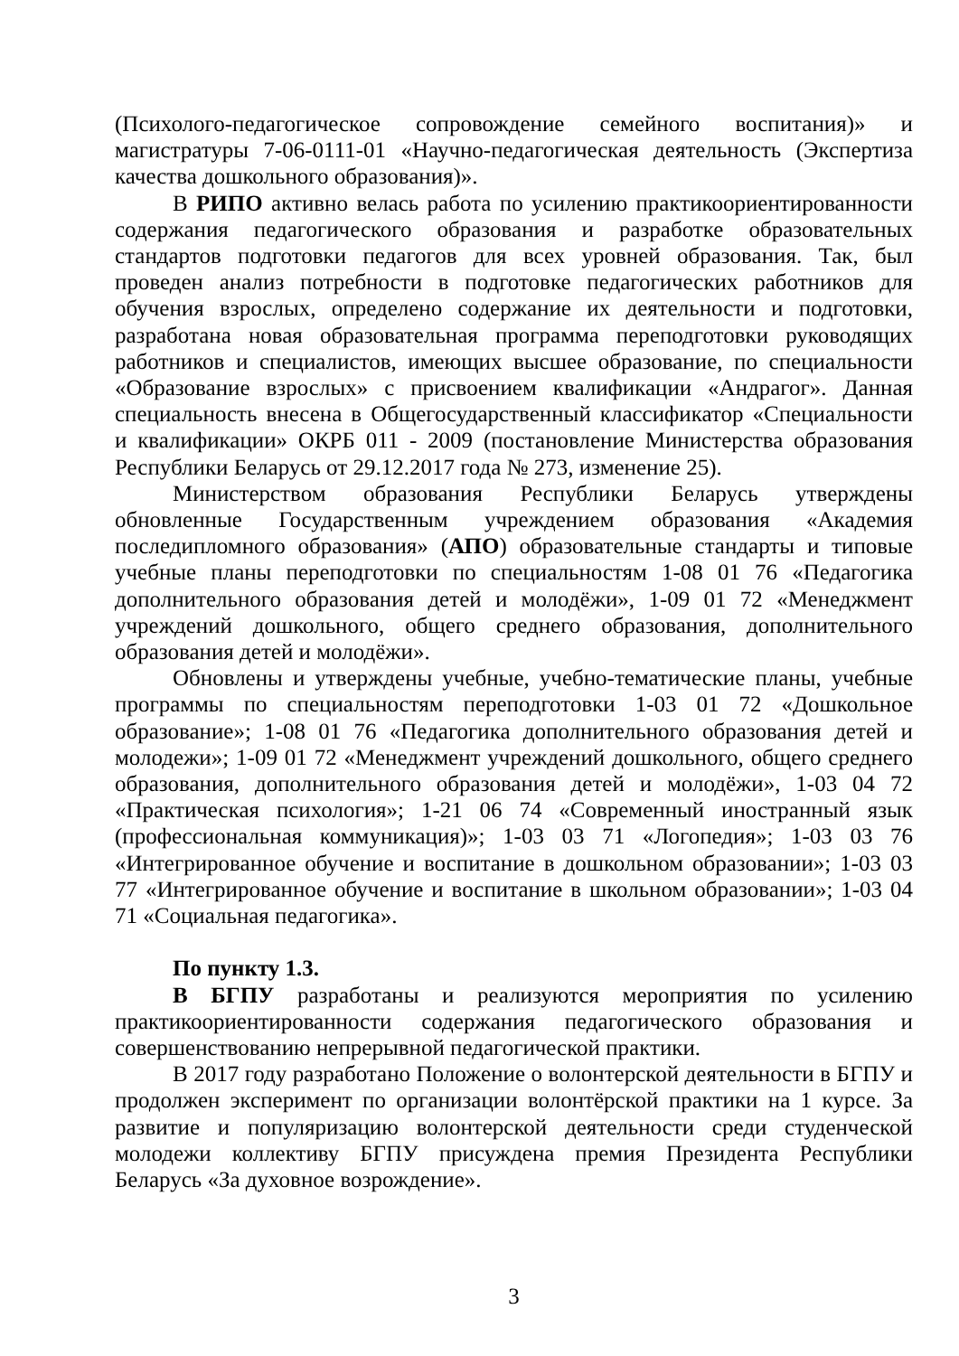(Психолого-педагогическое сопровождение семейного воспитания)» и магистратуры 7-06-0111-01 «Научно-педагогическая деятельность (Экспертиза качества дошкольного образования)».
В РИПО активно велась работа по усилению практикоориентированности содержания педагогического образования и разработке образовательных стандартов подготовки педагогов для всех уровней образования. Так, был проведен анализ потребности в подготовке педагогических работников для обучения взрослых, определено содержание их деятельности и подготовки, разработана новая образовательная программа переподготовки руководящих работников и специалистов, имеющих высшее образование, по специальности «Образование взрослых» с присвоением квалификации «Андрагог». Данная специальность внесена в Общегосударственный классификатор «Специальности и квалификации» ОКРБ 011 - 2009 (постановление Министерства образования Республики Беларусь от 29.12.2017 года № 273, изменение 25).
Министерством образования Республики Беларусь утверждены обновленные Государственным учреждением образования «Академия последипломного образования» (АПО) образовательные стандарты и типовые учебные планы переподготовки по специальностям 1-08 01 76 «Педагогика дополнительного образования детей и молодёжи», 1-09 01 72 «Менеджмент учреждений дошкольного, общего среднего образования, дополнительного образования детей и молодёжи».
Обновлены и утверждены учебные, учебно-тематические планы, учебные программы по специальностям переподготовки 1-03 01 72 «Дошкольное образование»; 1-08 01 76 «Педагогика дополнительного образования детей и молодежи»; 1-09 01 72 «Менеджмент учреждений дошкольного, общего среднего образования, дополнительного образования детей и молодёжи», 1-03 04 72 «Практическая психология»; 1-21 06 74 «Современный иностранный язык (профессиональная коммуникация)»; 1-03 03 71 «Логопедия»; 1-03 03 76 «Интегрированное обучение и воспитание в дошкольном образовании»; 1-03 03 77 «Интегрированное обучение и воспитание в школьном образовании»; 1-03 04 71 «Социальная педагогика».
По пункту 1.3.
В БГПУ разработаны и реализуются мероприятия по усилению практикоориентированности содержания педагогического образования и совершенствованию непрерывной педагогической практики.
В 2017 году разработано Положение о волонтерской деятельности в БГПУ и продолжен эксперимент по организации волонтёрской практики на 1 курсе. За развитие и популяризацию волонтерской деятельности среди студенческой молодежи коллективу БГПУ присуждена премия Президента Республики Беларусь «За духовное возрождение».
3